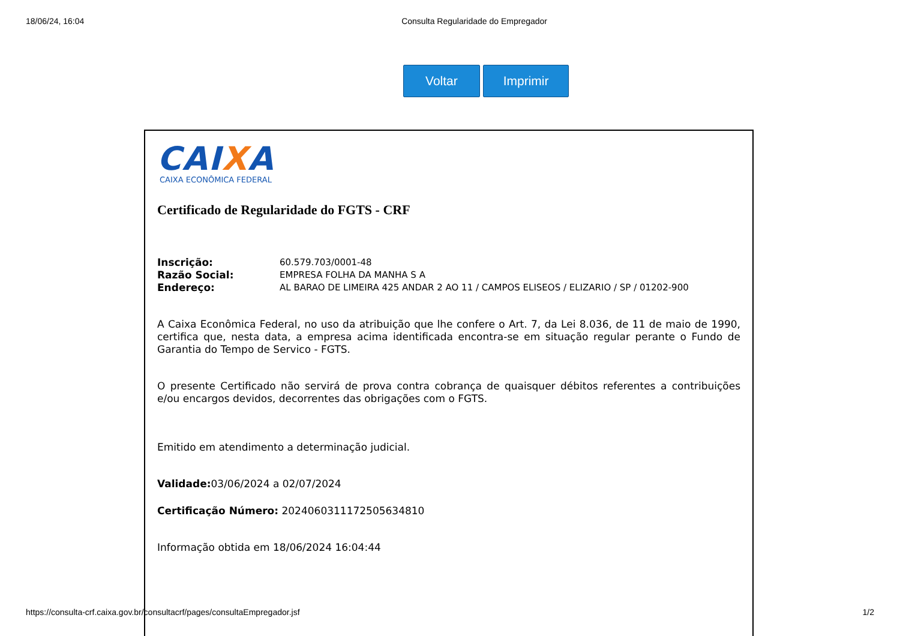18/06/24, 16:04 Consulta Regularidade do Empregador
Voltar Imprimir
CAIXA
CAIXA ECONÔMICA FEDERAL
Certificado de Regularidade do FGTS - CRF
Inscrição: 60.579.703/0001-48
Razão Social: EMPRESA FOLHA DA MANHA S A
Endereço: AL BARAO DE LIMEIRA 425 ANDAR 2 AO 11 / CAMPOS ELISEOS / ELIZARIO / SP / 01202-900
A Caixa Econômica Federal, no uso da atribuição que lhe confere o Art. 7, da Lei 8.036, de 11 de maio de 1990, certifica que, nesta data, a empresa acima identificada encontra-se em situação regular perante o Fundo de Garantia do Tempo de Servico - FGTS.
O presente Certificado não servirá de prova contra cobrança de quaisquer débitos referentes a contribuições e/ou encargos devidos, decorrentes das obrigações com o FGTS.
Emitido em atendimento a determinação judicial.
Validade: 03/06/2024 a 02/07/2024
Certificação Número: 2024060311172505634810
Informação obtida em 18/06/2024 16:04:44
https://consulta-crf.caixa.gov.br/consultacrf/pages/consultaEmpregador.jsf 1/2